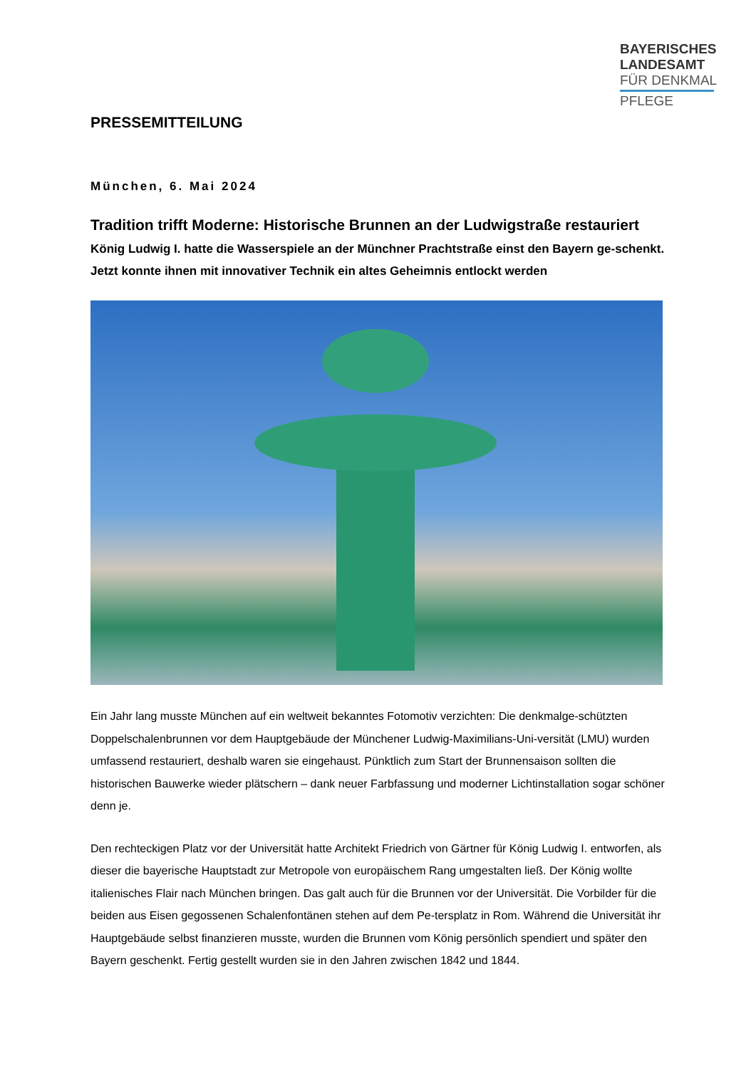BAYERISCHES
LANDESAMT
FÜR DENKMAL
PFLEGE
PRESSEMITTEILUNG
München, 6. Mai 2024
Tradition trifft Moderne: Historische Brunnen an der Ludwigstraße restauriert
König Ludwig I. hatte die Wasserspiele an der Münchner Prachtstraße einst den Bayern ge-schenkt. Jetzt konnte ihnen mit innovativer Technik ein altes Geheimnis entlockt werden
Ein Jahr lang musste München auf ein weltweit bekanntes Fotomotiv verzichten: Die denkmalge-schützten Doppelschalenbrunnen vor dem Hauptgebäude der Münchener Ludwig-Maximilians-Uni-versität (LMU) wurden umfassend restauriert, deshalb waren sie eingehaust. Pünktlich zum Start der Brunnensaison sollten die historischen Bauwerke wieder plätschern – dank neuer Farbfassung und moderner Lichtinstallation sogar schöner denn je.
Den rechteckigen Platz vor der Universität hatte Architekt Friedrich von Gärtner für König Ludwig I. entworfen, als dieser die bayerische Hauptstadt zur Metropole von europäischem Rang umgestalten ließ. Der König wollte italienisches Flair nach München bringen. Das galt auch für die Brunnen vor der Universität. Die Vorbilder für die beiden aus Eisen gegossenen Schalenfontänen stehen auf dem Pe-tersplatz in Rom. Während die Universität ihr Hauptgebäude selbst finanzieren musste, wurden die Brunnen vom König persönlich spendiert und später den Bayern geschenkt. Fertig gestellt wurden sie in den Jahren zwischen 1842 und 1844.